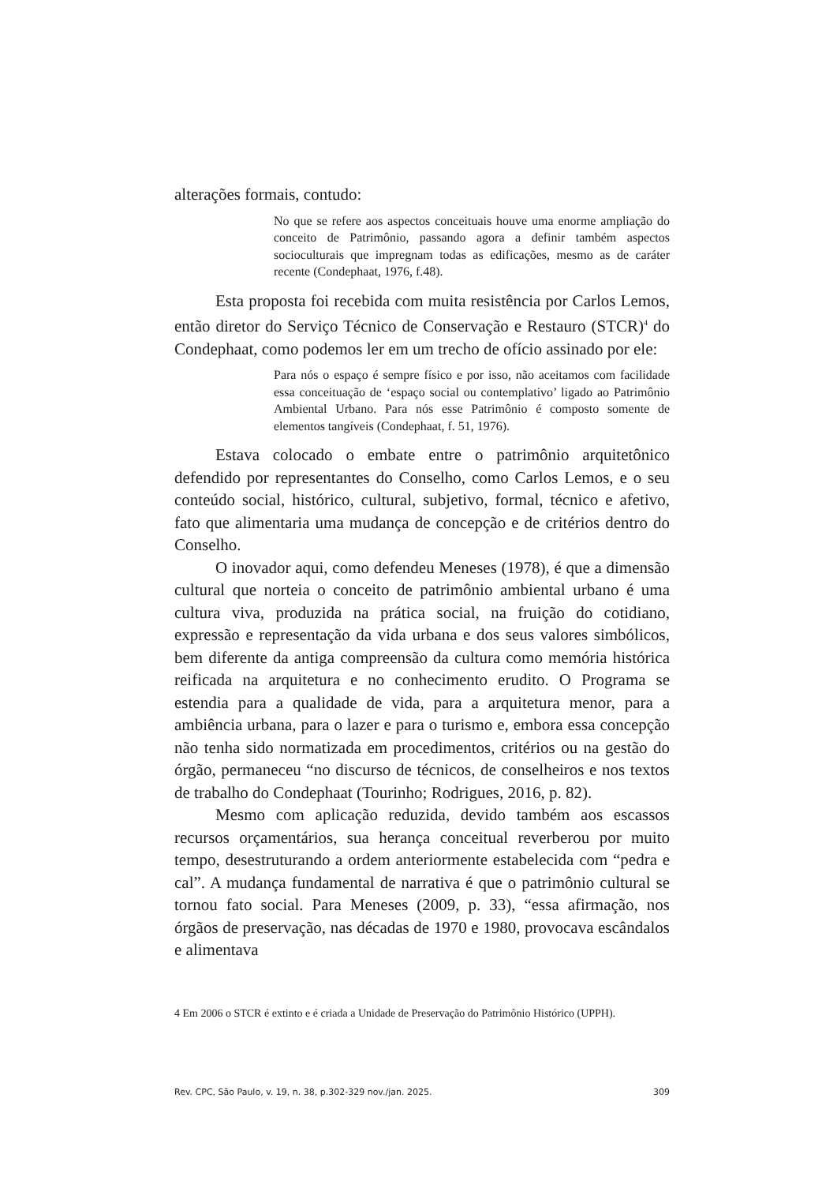alterações formais, contudo:
No que se refere aos aspectos conceituais houve uma enorme ampliação do conceito de Patrimônio, passando agora a definir também aspectos socioculturais que impregnam todas as edificações, mesmo as de caráter recente (Condephaat, 1976, f.48).
Esta proposta foi recebida com muita resistência por Carlos Lemos, então diretor do Serviço Técnico de Conservação e Restauro (STCR)<sup>4</sup> do Condephaat, como podemos ler em um trecho de ofício assinado por ele:
Para nós o espaço é sempre físico e por isso, não aceitamos com facilidade essa conceituação de ‘espaço social ou contemplativo’ ligado ao Patrimônio Ambiental Urbano. Para nós esse Patrimônio é composto somente de elementos tangíveis (Condephaat, f. 51, 1976).
Estava colocado o embate entre o patrimônio arquitetônico defendido por representantes do Conselho, como Carlos Lemos, e o seu conteúdo social, histórico, cultural, subjetivo, formal, técnico e afetivo, fato que alimentaria uma mudança de concepção e de critérios dentro do Conselho.
O inovador aqui, como defendeu Meneses (1978), é que a dimensão cultural que norteia o conceito de patrimônio ambiental urbano é uma cultura viva, produzida na prática social, na fruição do cotidiano, expressão e representação da vida urbana e dos seus valores simbólicos, bem diferente da antiga compreensão da cultura como memória histórica reificada na arquitetura e no conhecimento erudito. O Programa se estendia para a qualidade de vida, para a arquitetura menor, para a ambiência urbana, para o lazer e para o turismo e, embora essa concepção não tenha sido normatizada em procedimentos, critérios ou na gestão do órgão, permaneceu “no discurso de técnicos, de conselheiros e nos textos de trabalho do Condephaat (Tourinho; Rodrigues, 2016, p. 82).
Mesmo com aplicação reduzida, devido também aos escassos recursos orçamentários, sua herança conceitual reverberou por muito tempo, desestruturando a ordem anteriormente estabelecida com “pedra e cal”. A mudança fundamental de narrativa é que o patrimônio cultural se tornou fato social. Para Meneses (2009, p. 33), “essa afirmação, nos órgãos de preservação, nas décadas de 1970 e 1980, provocava escândalos e alimentava
4 Em 2006 o STCR é extinto e é criada a Unidade de Preservação do Patrimônio Histórico (UPPH).
Rev. CPC, São Paulo, v. 19, n. 38, p.302-329 nov./jan. 2025. 309